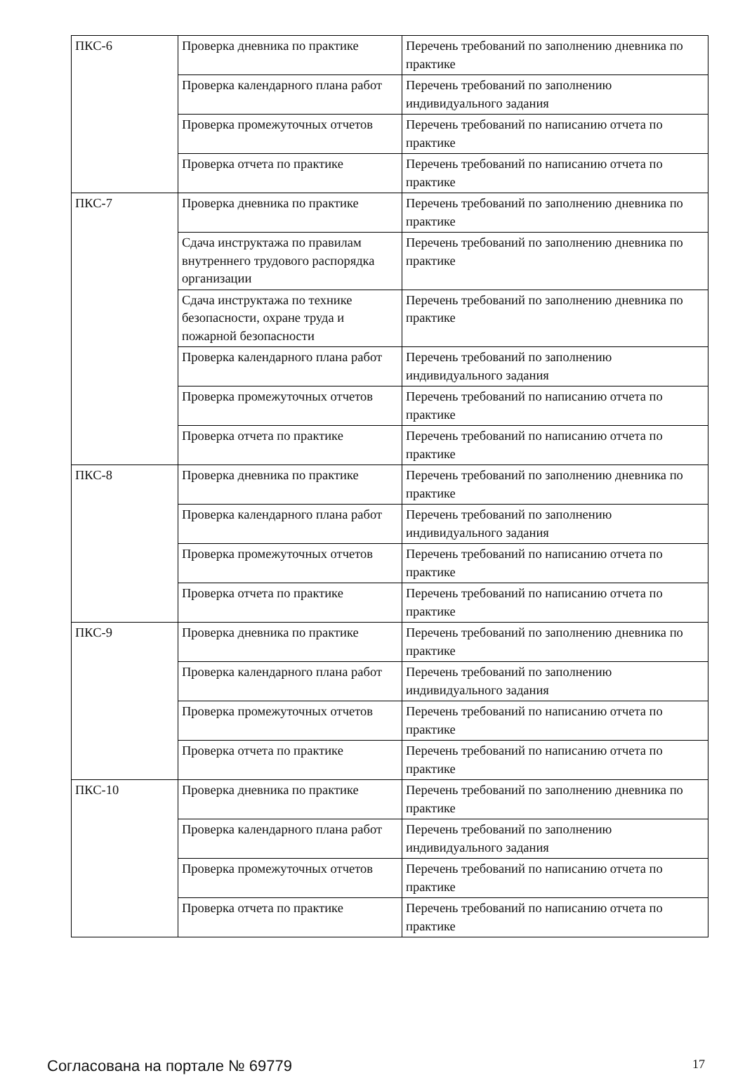| ПКС-6 | Проверка дневника по практике | Перечень требований по заполнению дневника по практике |
| | Проверка календарного плана работ | Перечень требований по заполнению индивидуального задания |
| | Проверка промежуточных отчетов | Перечень требований по написанию отчета по практике |
| | Проверка отчета по практике | Перечень требований по написанию отчета по практике |
| ПКС-7 | Проверка дневника по практике | Перечень требований по заполнению дневника по практике |
| | Сдача инструктажа по правилам внутреннего трудового распорядка организации | Перечень требований по заполнению дневника по практике |
| | Сдача инструктажа по технике безопасности, охране труда и пожарной безопасности | Перечень требований по заполнению дневника по практике |
| | Проверка календарного плана работ | Перечень требований по заполнению индивидуального задания |
| | Проверка промежуточных отчетов | Перечень требований по написанию отчета по практике |
| | Проверка отчета по практике | Перечень требований по написанию отчета по практике |
| ПКС-8 | Проверка дневника по практике | Перечень требований по заполнению дневника по практике |
| | Проверка календарного плана работ | Перечень требований по заполнению индивидуального задания |
| | Проверка промежуточных отчетов | Перечень требований по написанию отчета по практике |
| | Проверка отчета по практике | Перечень требований по написанию отчета по практике |
| ПКС-9 | Проверка дневника по практике | Перечень требований по заполнению дневника по практике |
| | Проверка календарного плана работ | Перечень требований по заполнению индивидуального задания |
| | Проверка промежуточных отчетов | Перечень требований по написанию отчета по практике |
| | Проверка отчета по практике | Перечень требований по написанию отчета по практике |
| ПКС-10 | Проверка дневника по практике | Перечень требований по заполнению дневника по практике |
| | Проверка календарного плана работ | Перечень требований по заполнению индивидуального задания |
| | Проверка промежуточных отчетов | Перечень требований по написанию отчета по практике |
| | Проверка отчета по практике | Перечень требований по написанию отчета по практике |
Согласована на портале № 69779 17